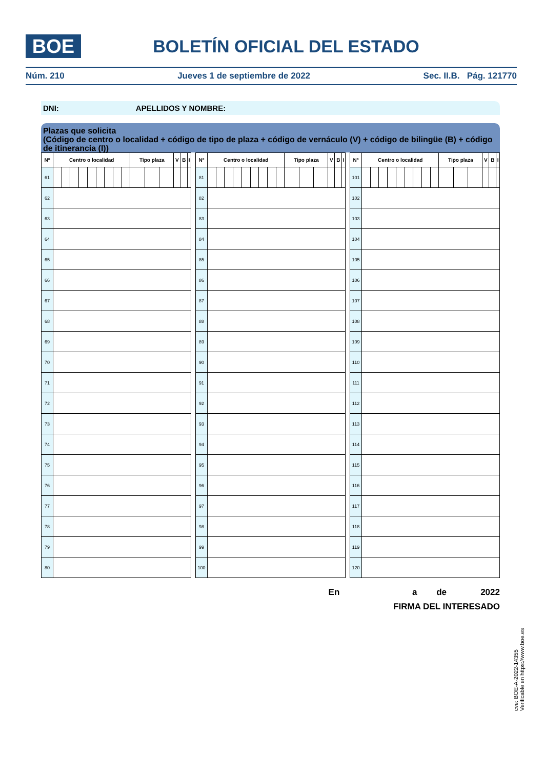BOE
BOLETÍN OFICIAL DEL ESTADO
Núm. 210 Jueves 1 de septiembre de 2022 Sec. II.B. Pág. 121770
DNI: APELLIDOS Y NOMBRE:
Plazas que solicita
(Código de centro o localidad + código de tipo de plaza + código de vernáculo (V) + código de bilingüe (B) + código de itinerancia (I))
| Nº | Centro o localidad | | | | | | | | | Tipo plaza | | | V | B | I |
| --- | --- | --- | --- | --- | --- | --- | --- | --- | --- | --- | --- | --- | --- | --- | --- |
| 61 | | | | | | | | | | | | | | | |
| 62 | | | | | | | | | | | | | | | |
| 63 | | | | | | | | | | | | | | | |
| 64 | | | | | | | | | | | | | | | |
| 65 | | | | | | | | | | | | | | | |
| 66 | | | | | | | | | | | | | | | |
| 67 | | | | | | | | | | | | | | | |
| 68 | | | | | | | | | | | | | | | |
| 69 | | | | | | | | | | | | | | | |
| 70 | | | | | | | | | | | | | | | |
| 71 | | | | | | | | | | | | | | | |
| 72 | | | | | | | | | | | | | | | |
| 73 | | | | | | | | | | | | | | | |
| 74 | | | | | | | | | | | | | | | |
| 75 | | | | | | | | | | | | | | | |
| 76 | | | | | | | | | | | | | | | |
| 77 | | | | | | | | | | | | | | | |
| 78 | | | | | | | | | | | | | | | |
| 79 | | | | | | | | | | | | | | | |
| 80 | | | | | | | | | | | | | | | |
| Nº | Centro o localidad | | | | | | | | | Tipo plaza | | | V | B | I |
| --- | --- | --- | --- | --- | --- | --- | --- | --- | --- | --- | --- | --- | --- | --- | --- |
| 81 | | | | | | | | | | | | | | | |
| 82 | | | | | | | | | | | | | | | |
| 83 | | | | | | | | | | | | | | | |
| 84 | | | | | | | | | | | | | | | |
| 85 | | | | | | | | | | | | | | | |
| 86 | | | | | | | | | | | | | | | |
| 87 | | | | | | | | | | | | | | | |
| 88 | | | | | | | | | | | | | | | |
| 89 | | | | | | | | | | | | | | | |
| 90 | | | | | | | | | | | | | | | |
| 91 | | | | | | | | | | | | | | | |
| 92 | | | | | | | | | | | | | | | |
| 93 | | | | | | | | | | | | | | | |
| 94 | | | | | | | | | | | | | | | |
| 95 | | | | | | | | | | | | | | | |
| 96 | | | | | | | | | | | | | | | |
| 97 | | | | | | | | | | | | | | | |
| 98 | | | | | | | | | | | | | | | |
| 99 | | | | | | | | | | | | | | | |
| 100 | | | | | | | | | | | | | | | |
| Nº | Centro o localidad | | | | | | | | | Tipo plaza | | | V | B | I |
| --- | --- | --- | --- | --- | --- | --- | --- | --- | --- | --- | --- | --- | --- | --- | --- |
| 101 | | | | | | | | | | | | | | | |
| 102 | | | | | | | | | | | | | | | |
| 103 | | | | | | | | | | | | | | | |
| 104 | | | | | | | | | | | | | | | |
| 105 | | | | | | | | | | | | | | | |
| 106 | | | | | | | | | | | | | | | |
| 107 | | | | | | | | | | | | | | | |
| 108 | | | | | | | | | | | | | | | |
| 109 | | | | | | | | | | | | | | | |
| 110 | | | | | | | | | | | | | | | |
| 111 | | | | | | | | | | | | | | | |
| 112 | | | | | | | | | | | | | | | |
| 113 | | | | | | | | | | | | | | | |
| 114 | | | | | | | | | | | | | | | |
| 115 | | | | | | | | | | | | | | | |
| 116 | | | | | | | | | | | | | | | |
| 117 | | | | | | | | | | | | | | | |
| 118 | | | | | | | | | | | | | | | |
| 119 | | | | | | | | | | | | | | | |
| 120 | | | | | | | | | | | | | | | |
En a de 2022
FIRMA DEL INTERESADO
cve: BOE-A-2022-14355
Verificable en https://www.boe.es